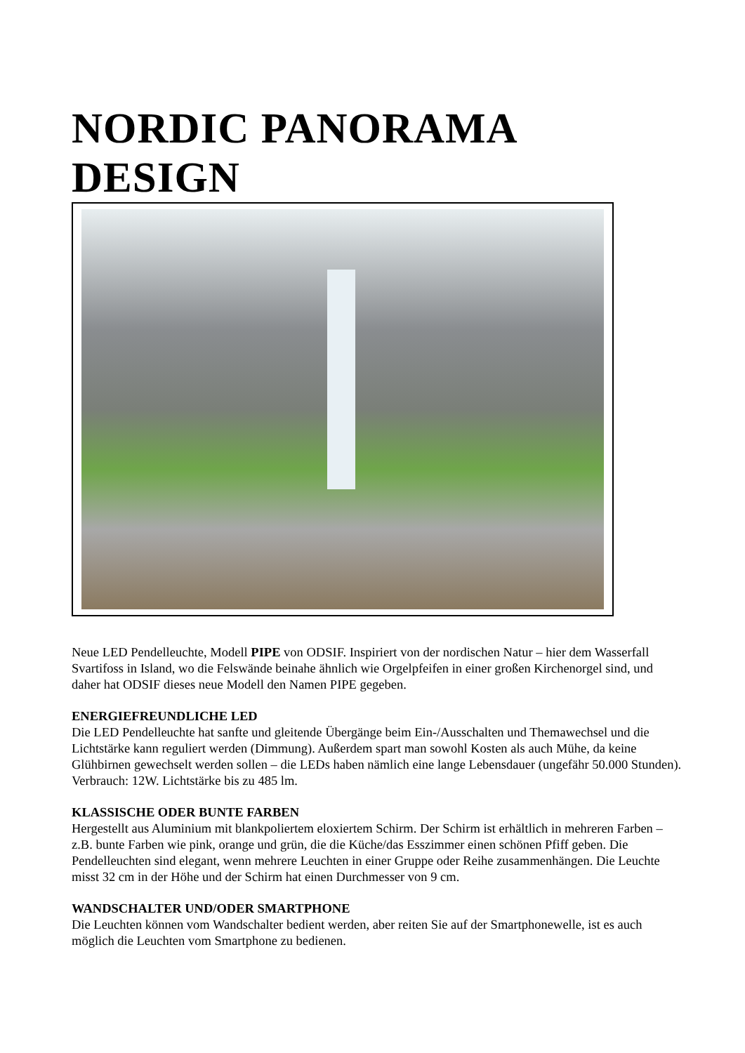NORDIC PANORAMA DESIGN
Neue LED Pendelleuchte, Modell PIPE von ODSIF. Inspiriert von der nordischen Natur – hier dem Wasserfall Svartifoss in Island, wo die Felswände beinahe ähnlich wie Orgelpfeifen in einer großen Kirchenorgel sind, und daher hat ODSIF dieses neue Modell den Namen PIPE gegeben.
ENERGIEFREUNDLICHE LED
Die LED Pendelleuchte hat sanfte und gleitende Übergänge beim Ein-/Ausschalten und Themawechsel und die Lichtstärke kann reguliert werden (Dimmung). Außerdem spart man sowohl Kosten als auch Mühe, da keine Glühbirnen gewechselt werden sollen – die LEDs haben nämlich eine lange Lebensdauer (ungefähr 50.000 Stunden). Verbrauch: 12W. Lichtstärke bis zu 485 lm.
KLASSISCHE ODER BUNTE FARBEN
Hergestellt aus Aluminium mit blankpoliertem eloxiertem Schirm. Der Schirm ist erhältlich in mehreren Farben – z.B. bunte Farben wie pink, orange und grün, die die Küche/das Esszimmer einen schönen Pfiff geben. Die Pendelleuchten sind elegant, wenn mehrere Leuchten in einer Gruppe oder Reihe zusammenhängen. Die Leuchte misst 32 cm in der Höhe und der Schirm hat einen Durchmesser von 9 cm.
WANDSCHALTER UND/ODER SMARTPHONE
Die Leuchten können vom Wandschalter bedient werden, aber reiten Sie auf der Smartphonewelle, ist es auch möglich die Leuchten vom Smartphone zu bedienen.